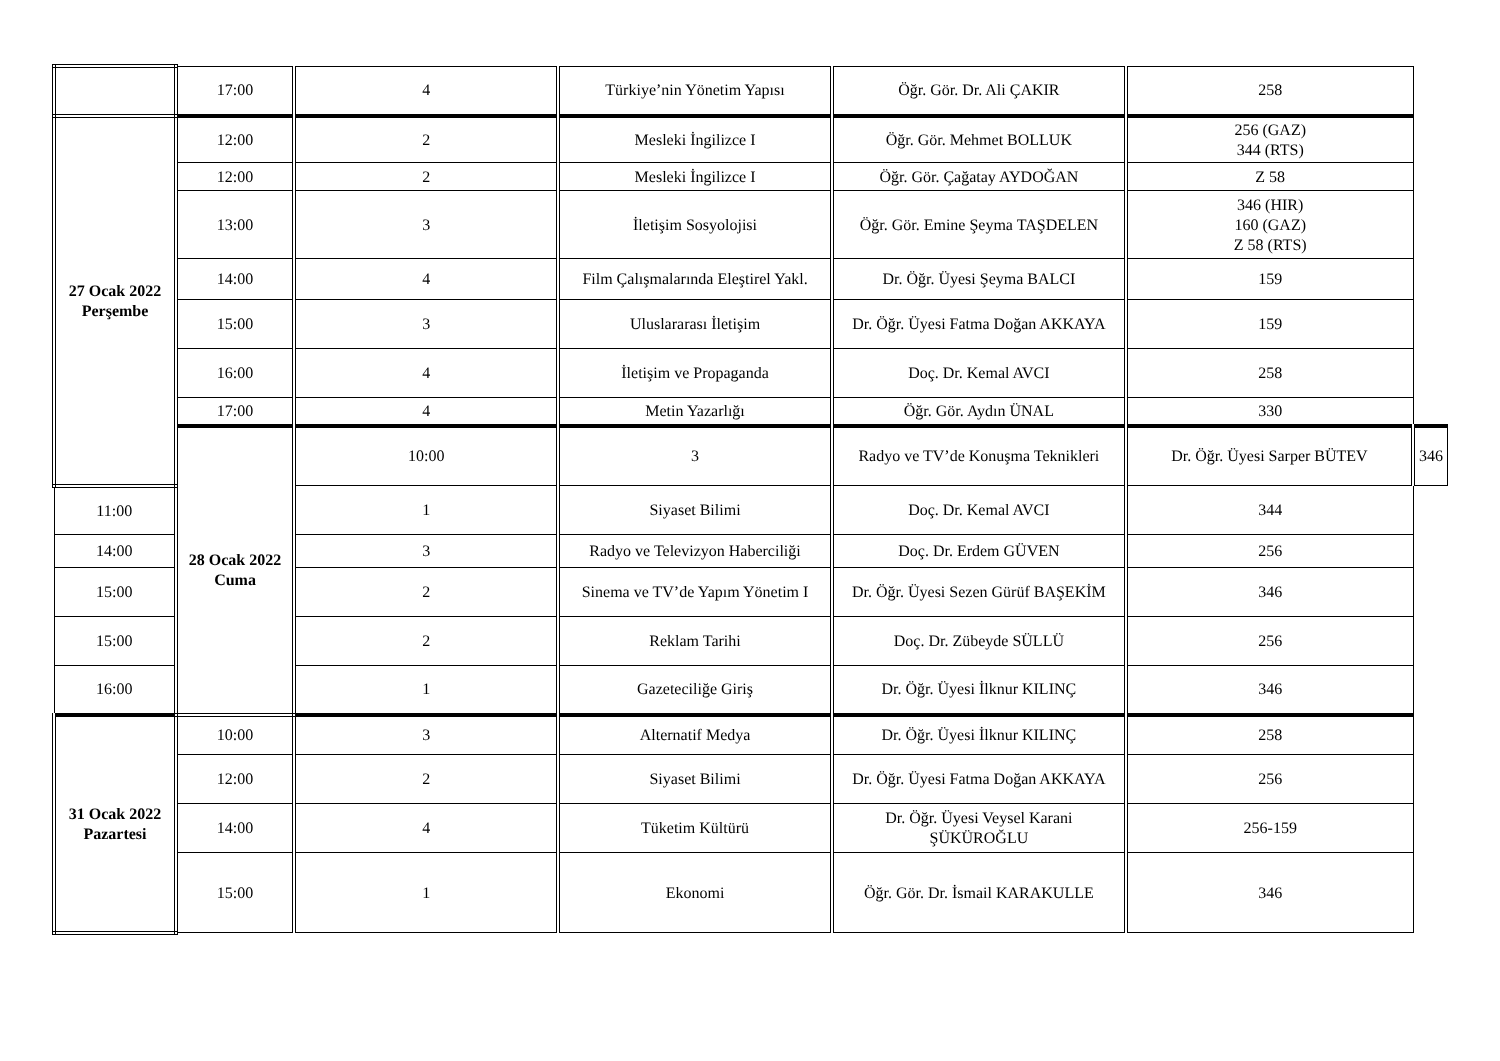| | 17:00 | 4 | Türkiye’nin Yönetim Yapısı | Öğr. Gör. Dr. Ali ÇAKIR | 258 | |
| 27 Ocak 2022 Perşembe | 12:00 | 2 | Mesleki İngilizce I | Öğr. Gör. Mehmet BOLLUK | 256 (GAZ) 344 (RTS) | |
| | 12:00 | 2 | Mesleki İngilizce I | Öğr. Gör. Çağatay AYDOĞAN | Z 58 | |
| | 13:00 | 3 | İletişim Sosyolojisi | Öğr. Gör. Emine Şeyma TAŞDELEN | 346 (HIR) 160 (GAZ) Z 58 (RTS) | |
| | 14:00 | 4 | Film Çalışmalarında Eleştirel Yakl. | Dr. Öğr. Üyesi Şeyma BALCI | 159 | |
| | 15:00 | 3 | Uluslararası İletişim | Dr. Öğr. Üyesi Fatma Doğan AKKAYA | 159 | |
| | 16:00 | 4 | İletişim ve Propaganda | Doç. Dr. Kemal AVCI | 258 | |
| | 17:00 | 4 | Metin Yazarlığı | Öğr. Gör. Aydın ÜNAL | 330 | |
| | 28 Ocak 2022 Cuma | 10:00 | 3 | Radyo ve TV’de Konuşma Teknikleri | Dr. Öğr. Üyesi Sarper BÜTEV | 346 |
| 11:00 | | 1 | Siyaset Bilimi | Doç. Dr. Kemal AVCI | 344 | |
| 14:00 | | 3 | Radyo ve Televizyon Haberciliği | Doç. Dr. Erdem GÜVEN | 256 | |
| 15:00 | | 2 | Sinema ve TV’de Yapım Yönetim I | Dr. Öğr. Üyesi Sezen Gürüf BAŞEKİM | 346 | |
| 15:00 | | 2 | Reklam Tarihi | Doç. Dr. Zübeyde SÜLLÜ | 256 | |
| 16:00 | | 1 | Gazeteciliğe Giriş | Dr. Öğr. Üyesi İlknur KILINÇ | 346 | |
| 31 Ocak 2022 Pazartesi | 10:00 | 3 | Alternatif Medya | Dr. Öğr. Üyesi İlknur KILINÇ | 258 | |
| | 12:00 | 2 | Siyaset Bilimi | Dr. Öğr. Üyesi Fatma Doğan AKKAYA | 256 | |
| | 14:00 | 4 | Tüketim Kültürü | Dr. Öğr. Üyesi Veysel Karani ŞÜKÜROĞLU | 256-159 | |
| | 15:00 | 1 | Ekonomi | Öğr. Gör. Dr. İsmail KARAKULLE | 346 | |